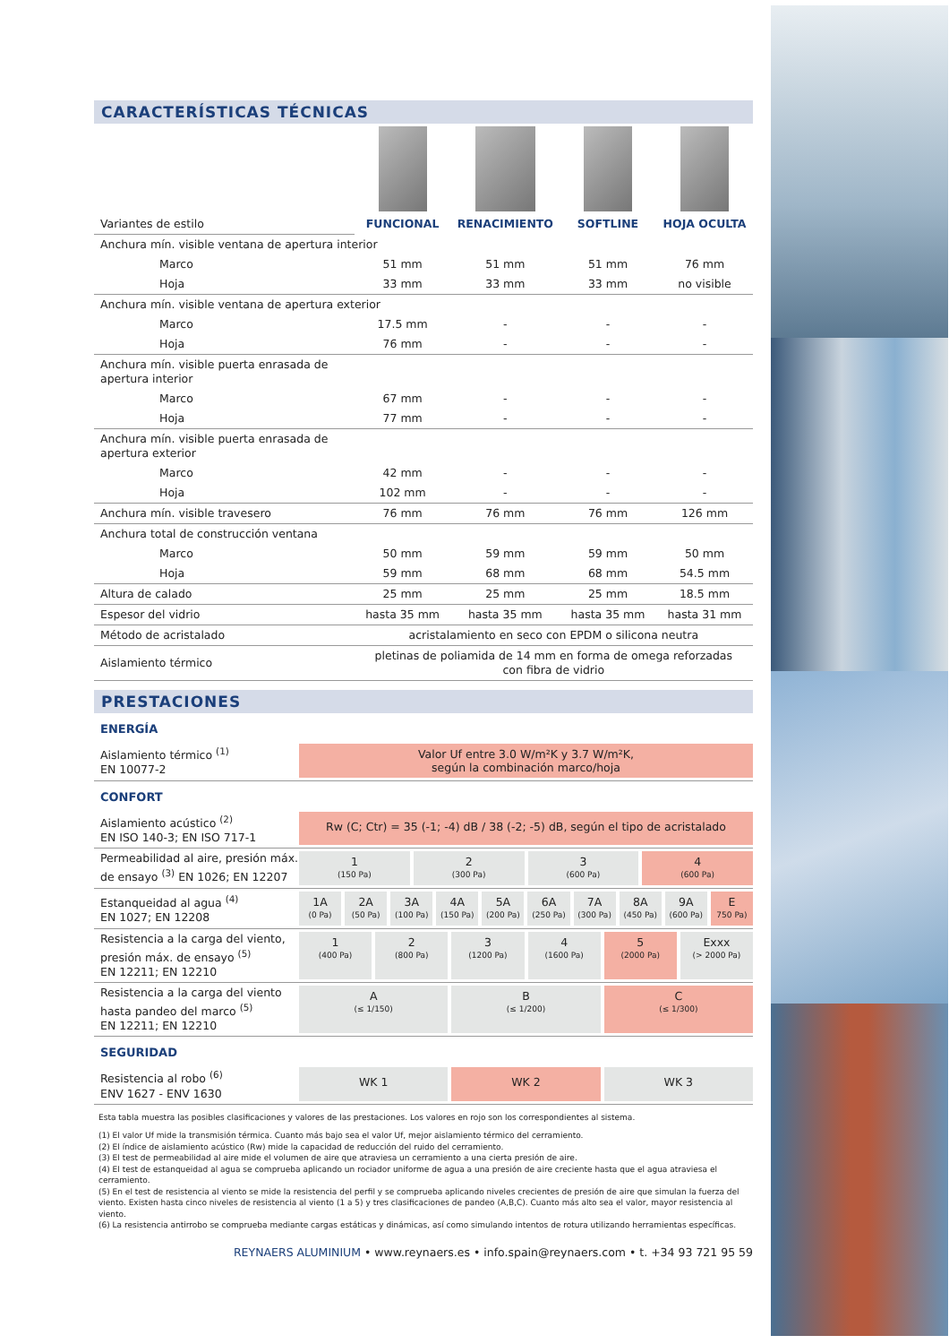CARACTERÍSTICAS TÉCNICAS
| Variantes de estilo | FUNCIONAL | RENACIMIENTO | SOFTLINE | HOJA OCULTA |
| Anchura mín. visible ventana de apertura interior | | | | |
| Marco | 51 mm | 51 mm | 51 mm | 76 mm |
| Hoja | 33 mm | 33 mm | 33 mm | no visible |
| Anchura mín. visible ventana de apertura exterior | | | | |
| Marco | 17.5 mm | - | - | - |
| Hoja | 76 mm | - | - | - |
| Anchura mín. visible puerta enrasada de apertura interior | | | | |
| Marco | 67 mm | - | - | - |
| Hoja | 77 mm | - | - | - |
| Anchura mín. visible puerta enrasada de apertura exterior | | | | |
| Marco | 42 mm | - | - | - |
| Hoja | 102 mm | - | - | - |
| Anchura mín. visible travesero | 76 mm | 76 mm | 76 mm | 126 mm |
| Anchura total de construcción ventana | | | | |
| Marco | 50 mm | 59 mm | 59 mm | 50 mm |
| Hoja | 59 mm | 68 mm | 68 mm | 54.5 mm |
| Altura de calado | 25 mm | 25 mm | 25 mm | 18.5 mm |
| Espesor del vidrio | hasta 35 mm | hasta 35 mm | hasta 35 mm | hasta 31 mm |
| Método de acristalado | acristalamiento en seco con EPDM o silicona neutra | | | |
| Aislamiento térmico | pletinas de poliamida de 14 mm en forma de omega reforzadas con fibra de vidrio | | | |
PRESTACIONES
ENERGÍA
Aislamiento térmico <sup>(1)</sup>
EN 10077-2
Valor Uf entre 3.0 W/m²K y 3.7 W/m²K,
según la combinación marco/hoja
CONFORT
Aislamiento acústico <sup>(2)</sup>
EN ISO 140-3; EN ISO 717-1
Rw (C; Ctr) = 35 (-1; -4) dB / 38 (-2; -5) dB, según el tipo de acristalado
Permeabilidad al aire, presión máx.
de ensayo <sup>(3)</sup> EN 1026; EN 12207
1
(150 Pa)
2
(300 Pa)
3
(600 Pa)
4
(600 Pa)
Estanqueidad al agua <sup>(4)</sup>
EN 1027; EN 12208
1A
(0 Pa)
2A
(50 Pa)
3A
(100 Pa)
4A
(150 Pa)
5A
(200 Pa)
6A
(250 Pa)
7A
(300 Pa)
8A
(450 Pa)
9A
(600 Pa)
E
750 Pa)
Resistencia a la carga del viento,
presión máx. de ensayo <sup>(5)</sup>
EN 12211; EN 12210
1
(400 Pa)
2
(800 Pa)
3
(1200 Pa)
4
(1600 Pa)
5
(2000 Pa)
Exxx
(> 2000 Pa)
Resistencia a la carga del viento
hasta pandeo del marco <sup>(5)</sup>
EN 12211; EN 12210
A
(≤ 1/150)
B
(≤ 1/200)
C
(≤ 1/300)
SEGURIDAD
Resistencia al robo <sup>(6)</sup>
ENV 1627 - ENV 1630
WK 1 WK 2 WK 3
Esta tabla muestra las posibles clasificaciones y valores de las prestaciones. Los valores en rojo son los correspondientes al sistema.
(1) El valor Uf mide la transmisión térmica. Cuanto más bajo sea el valor Uf, mejor aislamiento térmico del cerramiento.
(2) El índice de aislamiento acústico (Rw) mide la capacidad de reducción del ruido del cerramiento.
(3) El test de permeabilidad al aire mide el volumen de aire que atraviesa un cerramiento a una cierta presión de aire.
(4) El test de estanqueidad al agua se comprueba aplicando un rociador uniforme de agua a una presión de aire creciente hasta que el agua atraviesa el cerramiento.
(5) En el test de resistencia al viento se mide la resistencia del perfil y se comprueba aplicando niveles crecientes de presión de aire que simulan la fuerza del viento. Existen hasta cinco niveles de resistencia al viento (1 a 5) y tres clasificaciones de pandeo (A,B,C). Cuanto más alto sea el valor, mayor resistencia al viento.
(6) La resistencia antirrobo se comprueba mediante cargas estáticas y dinámicas, así como simulando intentos de rotura utilizando herramientas específicas.
REYNAERS ALUMINIUM • www.reynaers.es • info.spain@reynaers.com • t. +34 93 721 95 59